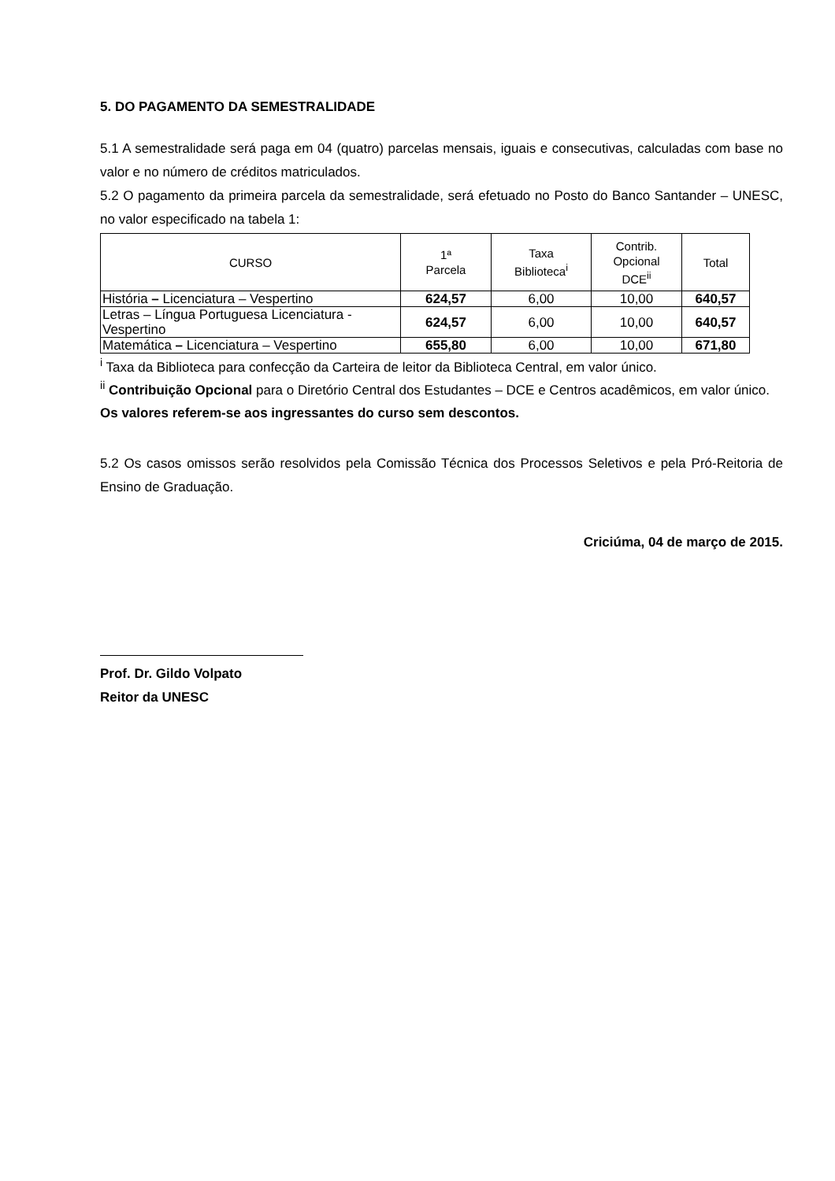5. DO PAGAMENTO DA SEMESTRALIDADE
5.1 A semestralidade será paga em 04 (quatro) parcelas mensais, iguais e consecutivas, calculadas com base no valor e no número de créditos matriculados.
5.2 O pagamento da primeira parcela da semestralidade, será efetuado no Posto do Banco Santander – UNESC, no valor especificado na tabela 1:
| CURSO | 1ª Parcela | Taxa Biblioteca<sup>i</sup> | Contrib. Opcional DCE<sup>ii</sup> | Total |
| --- | --- | --- | --- | --- |
| História – Licenciatura – Vespertino | 624,57 | 6,00 | 10,00 | 640,57 |
| Letras – Língua Portuguesa Licenciatura - Vespertino | 624,57 | 6,00 | 10,00 | 640,57 |
| Matemática – Licenciatura – Vespertino | 655,80 | 6,00 | 10,00 | 671,80 |
<sup>i</sup> Taxa da Biblioteca para confecção da Carteira de leitor da Biblioteca Central, em valor único.
<sup>ii</sup> Contribuição Opcional para o Diretório Central dos Estudantes – DCE e Centros acadêmicos, em valor único.
Os valores referem-se aos ingressantes do curso sem descontos.
5.2 Os casos omissos serão resolvidos pela Comissão Técnica dos Processos Seletivos e pela Pró-Reitoria de Ensino de Graduação.
Criciúma, 04 de março de 2015.
Prof. Dr. Gildo Volpato
Reitor da UNESC